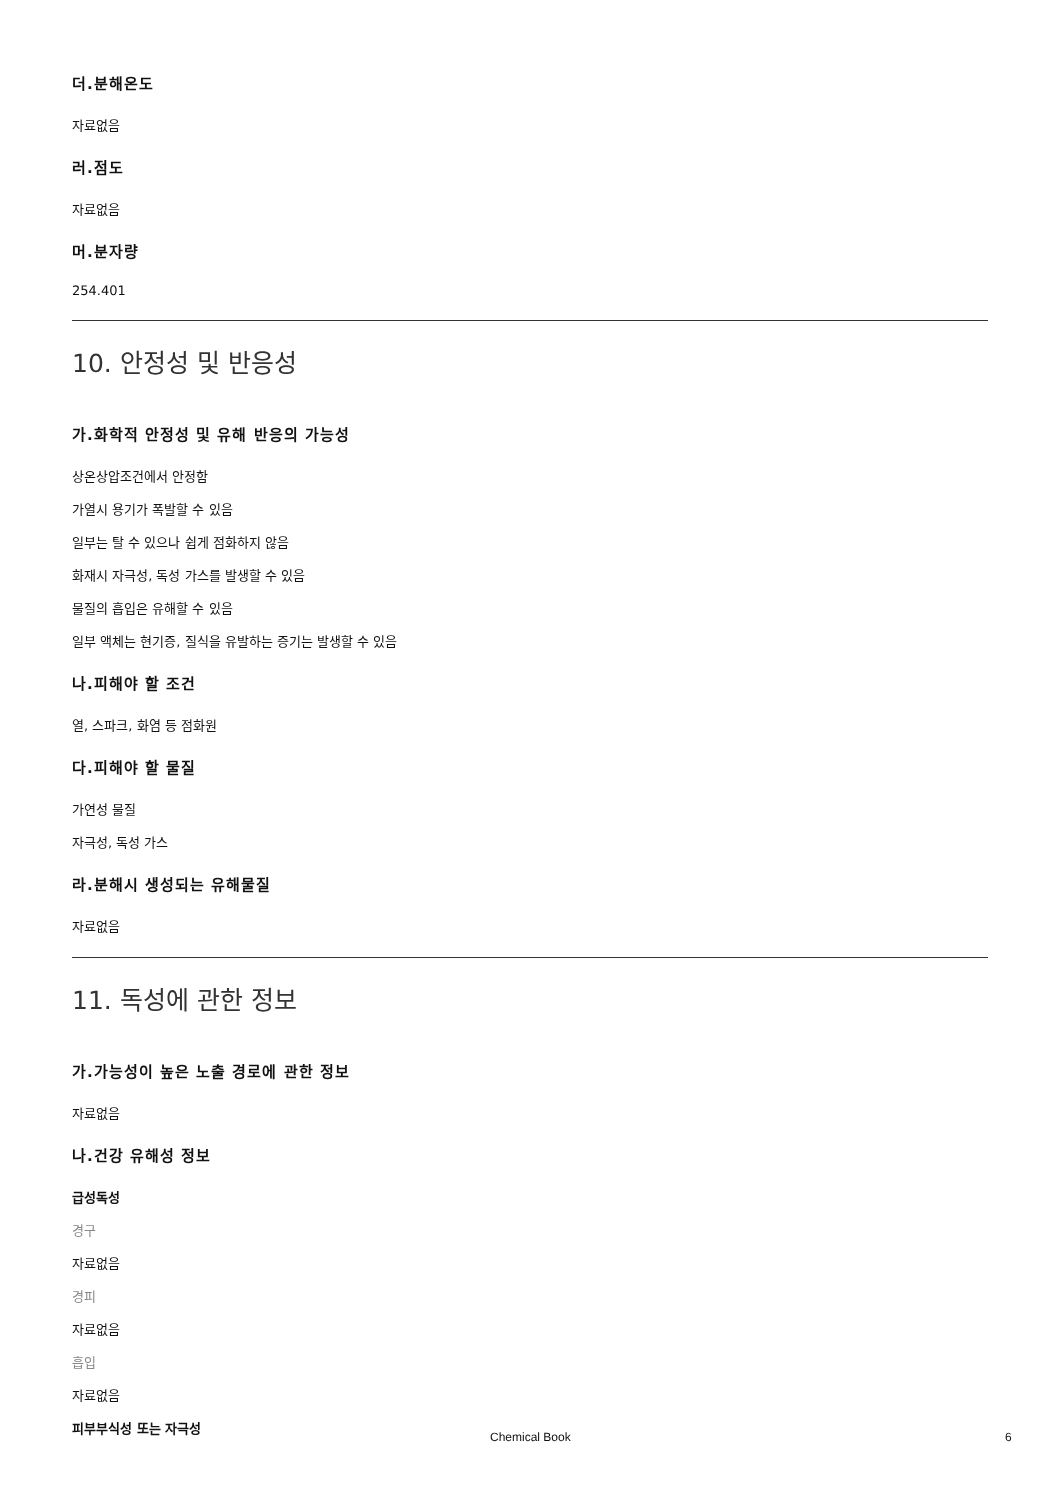더.분해온도
자료없음
러.점도
자료없음
머.분자량
254.401
10. 안정성 및 반응성
가.화학적 안정성 및 유해 반응의 가능성
상온상압조건에서 안정함
가열시 용기가 폭발할 수 있음
일부는 탈 수 있으나 쉽게 점화하지 않음
화재시 자극성, 독성 가스를 발생할 수 있음
물질의 흡입은 유해할 수 있음
일부 액체는 현기증, 질식을 유발하는 증기는 발생할 수 있음
나.피해야 할 조건
열, 스파크, 화염 등 점화원
다.피해야 할 물질
가연성 물질
자극성, 독성 가스
라.분해시 생성되는 유해물질
자료없음
11. 독성에 관한 정보
가.가능성이 높은 노출 경로에 관한 정보
자료없음
나.건강 유해성 정보
급성독성
경구
자료없음
경피
자료없음
흡입
자료없음
피부부식성 또는 자극성
Chemical Book 6